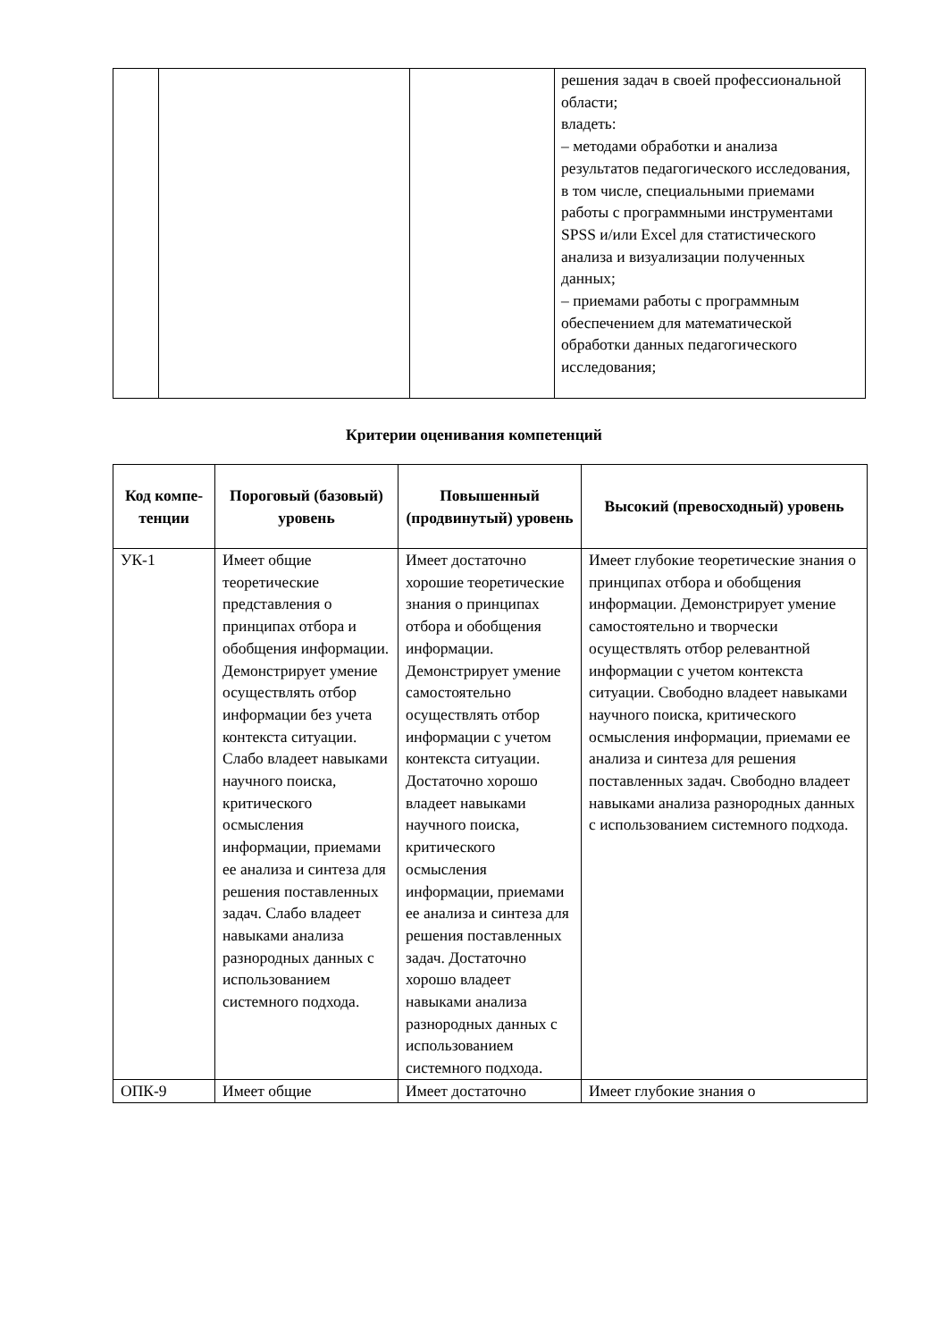| | | | решения задач в своей профессиональной области; владеть: – методами обработки и анализа результатов педагогического исследования, в том числе, специальными приемами работы с программными инструментами SPSS и/или Excel для статистического анализа и визуализации полученных данных; – приемами работы с программным обеспечением для математической обработки данных педагогического исследования; |
Критерии оценивания компетенций
| Код компе-тенции | Пороговый (базовый) уровень | Повышенный (продвинутый) уровень | Высокий (превосходный) уровень |
| --- | --- | --- | --- |
| УК-1 | Имеет общие теоретические представления о принципах отбора и обобщения информации. Демонстрирует умение осуществлять отбор информации без учета контекста ситуации. Слабо владеет навыками научного поиска, критического осмысления информации, приемами ее анализа и синтеза для решения поставленных задач. Слабо владеет навыками анализа разнородных данных с использованием системного подхода. | Имеет достаточно хорошие теоретические знания о принципах отбора и обобщения информации. Демонстрирует умение самостоятельно осуществлять отбор информации с учетом контекста ситуации. Достаточно хорошо владеет навыками научного поиска, критического осмысления информации, приемами ее анализа и синтеза для решения поставленных задач. Достаточно хорошо владеет навыками анализа разнородных данных с использованием системного подхода. | Имеет глубокие теоретические знания о принципах отбора и обобщения информации. Демонстрирует умение самостоятельно и творчески осуществлять отбор релевантной информации с учетом контекста ситуации. Свободно владеет навыками научного поиска, критического осмысления информации, приемами ее анализа и синтеза для решения поставленных задач. Свободно владеет навыками анализа разнородных данных с использованием системного подхода. |
| ОПК-9 | Имеет общие | Имеет достаточно | Имеет глубокие знания о |